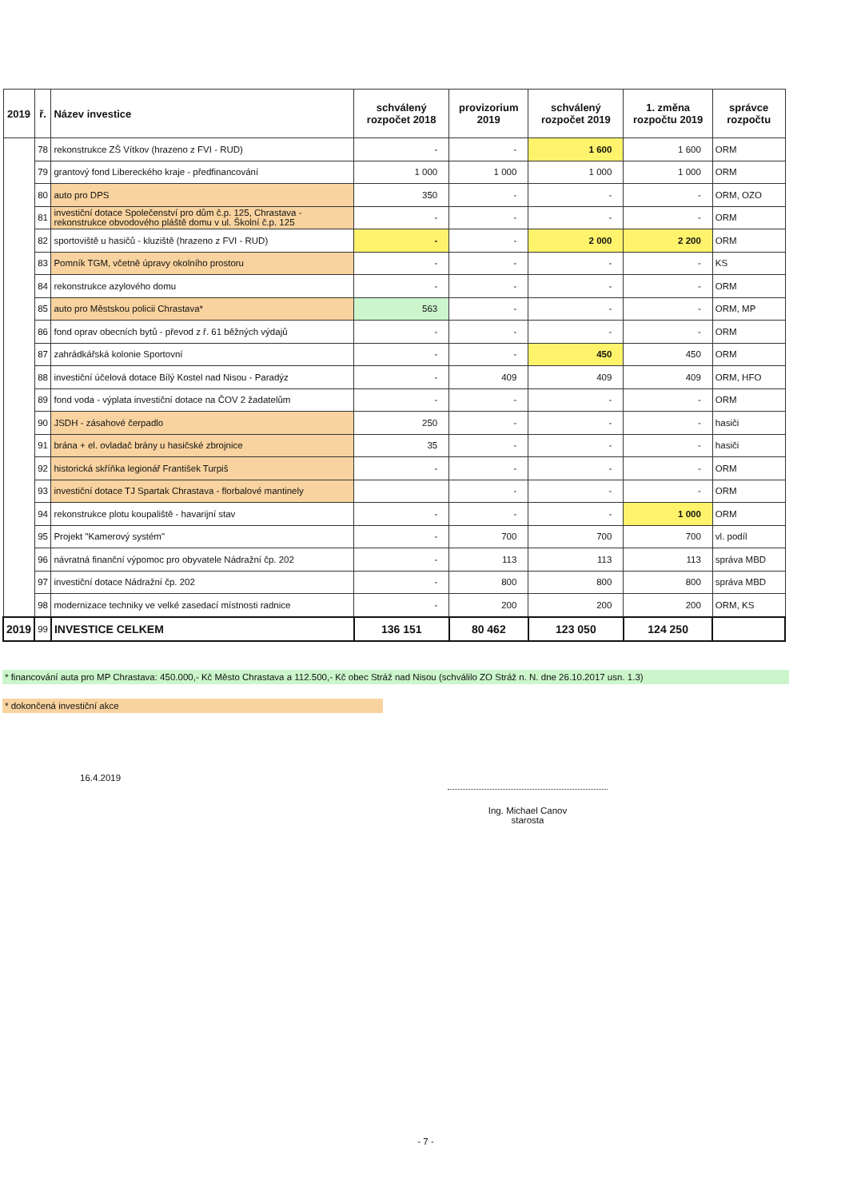| 2019 | ř. | Název investice | schválený rozpočet 2018 | provizorium 2019 | schválený rozpočet 2019 | 1. změna rozpočtu 2019 | správce rozpočtu |
| --- | --- | --- | --- | --- | --- | --- | --- |
| | 78 | rekonstrukce ZŠ Vítkov (hrazeno z FVI - RUD) | - | - | 1 600 | 1 600 | ORM |
| | 79 | grantový fond Libereckého kraje - předfinancování | 1 000 | 1 000 | 1 000 | 1 000 | ORM |
| | 80 | auto pro DPS | 350 | - | - | - | ORM, OZO |
| | 81 | investiční dotace Společenství pro dům č.p. 125, Chrastava - rekonstrukce obvodového pláště domu v ul. Školní č.p. 125 | - | - | - | - | ORM |
| | 82 | sportoviště u hasičů - kluziště (hrazeno z FVI - RUD) | - | - | 2 000 | 2 200 | ORM |
| | 83 | Pomník TGM, včetně úpravy okolního prostoru | - | - | - | - | KS |
| | 84 | rekonstrukce azylového domu | - | - | - | - | ORM |
| | 85 | auto pro Městskou policii Chrastava* | 563 | - | - | - | ORM, MP |
| | 86 | fond oprav obecních bytů - převod z ř. 61 běžných výdajů | - | - | - | - | ORM |
| | 87 | zahrádkářská kolonie Sportovní | - | - | 450 | 450 | ORM |
| | 88 | investiční účelová dotace Bílý Kostel nad Nisou - Paradýz | - | 409 | 409 | 409 | ORM, HFO |
| | 89 | fond voda - výplata investiční dotace na ČOV 2 žadatelům | - | - | - | - | ORM |
| | 90 | JSDH - zásahové čerpadlo | 250 | - | - | - | hasiči |
| | 91 | brána + el. ovladač brány u hasičské zbrojnice | 35 | - | - | - | hasiči |
| | 92 | historická skříňka legionář František Turpiš | - | - | - | - | ORM |
| | 93 | investiční dotace TJ Spartak Chrastava - florbalové mantinely | | - | - | - | ORM |
| | 94 | rekonstrukce plotu koupaliště - havarijní stav | - | - | - | 1 000 | ORM |
| | 95 | Projekt "Kamerový systém" | - | 700 | 700 | 700 | vl. podíl |
| | 96 | návratná finanční výpomoc pro obyvatele Nádražní čp. 202 | - | 113 | 113 | 113 | správa MBD |
| | 97 | investiční dotace Nádražní čp. 202 | - | 800 | 800 | 800 | správa MBD |
| | 98 | modernizace techniky ve velké zasedací místnosti radnice | - | 200 | 200 | 200 | ORM, KS |
| 2019 | 99 | INVESTICE CELKEM | 136 151 | 80 462 | 123 050 | 124 250 | |
* financování auta pro MP Chrastava: 450.000,- Kč Město Chrastava a 112.500,- Kč obec Stráž nad Nisou (schválilo ZO Stráž n. N. dne 26.10.2017 usn. 1.3)
* dokončená investiční akce
16.4.2019
Ing. Michael Canov
starosta
- 7 -